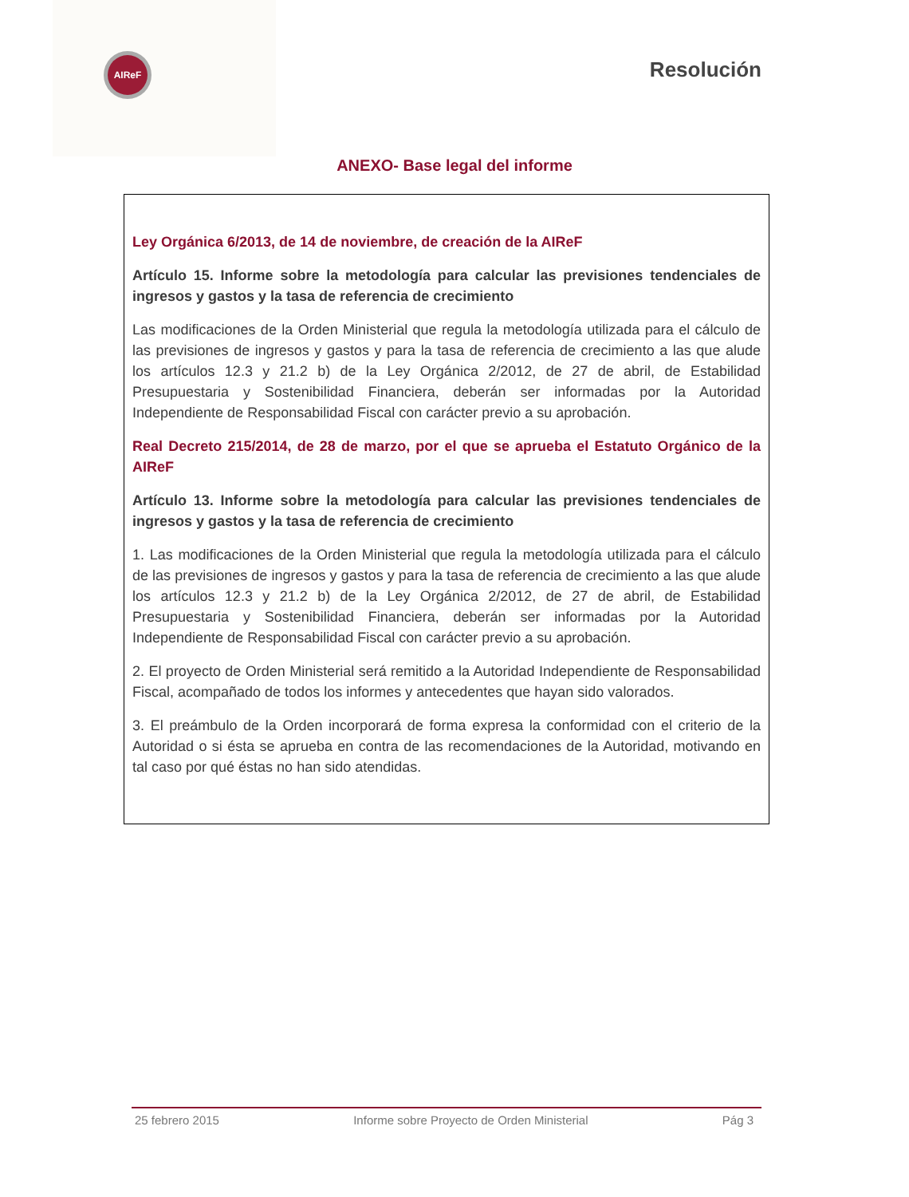AIReF Resolución
ANEXO- Base legal del informe
Ley Orgánica 6/2013, de 14 de noviembre, de creación de la AIReF
Artículo 15. Informe sobre la metodología para calcular las previsiones tendenciales de ingresos y gastos y la tasa de referencia de crecimiento
Las modificaciones de la Orden Ministerial que regula la metodología utilizada para el cálculo de las previsiones de ingresos y gastos y para la tasa de referencia de crecimiento a las que alude los artículos 12.3 y 21.2 b) de la Ley Orgánica 2/2012, de 27 de abril, de Estabilidad Presupuestaria y Sostenibilidad Financiera, deberán ser informadas por la Autoridad Independiente de Responsabilidad Fiscal con carácter previo a su aprobación.
Real Decreto 215/2014, de 28 de marzo, por el que se aprueba el Estatuto Orgánico de la AIReF
Artículo 13. Informe sobre la metodología para calcular las previsiones tendenciales de ingresos y gastos y la tasa de referencia de crecimiento
1. Las modificaciones de la Orden Ministerial que regula la metodología utilizada para el cálculo de las previsiones de ingresos y gastos y para la tasa de referencia de crecimiento a las que alude los artículos 12.3 y 21.2 b) de la Ley Orgánica 2/2012, de 27 de abril, de Estabilidad Presupuestaria y Sostenibilidad Financiera, deberán ser informadas por la Autoridad Independiente de Responsabilidad Fiscal con carácter previo a su aprobación.
2. El proyecto de Orden Ministerial será remitido a la Autoridad Independiente de Responsabilidad Fiscal, acompañado de todos los informes y antecedentes que hayan sido valorados.
3. El preámbulo de la Orden incorporará de forma expresa la conformidad con el criterio de la Autoridad o si ésta se aprueba en contra de las recomendaciones de la Autoridad, motivando en tal caso por qué éstas no han sido atendidas.
25 febrero 2015 Informe sobre Proyecto de Orden Ministerial Pág 3